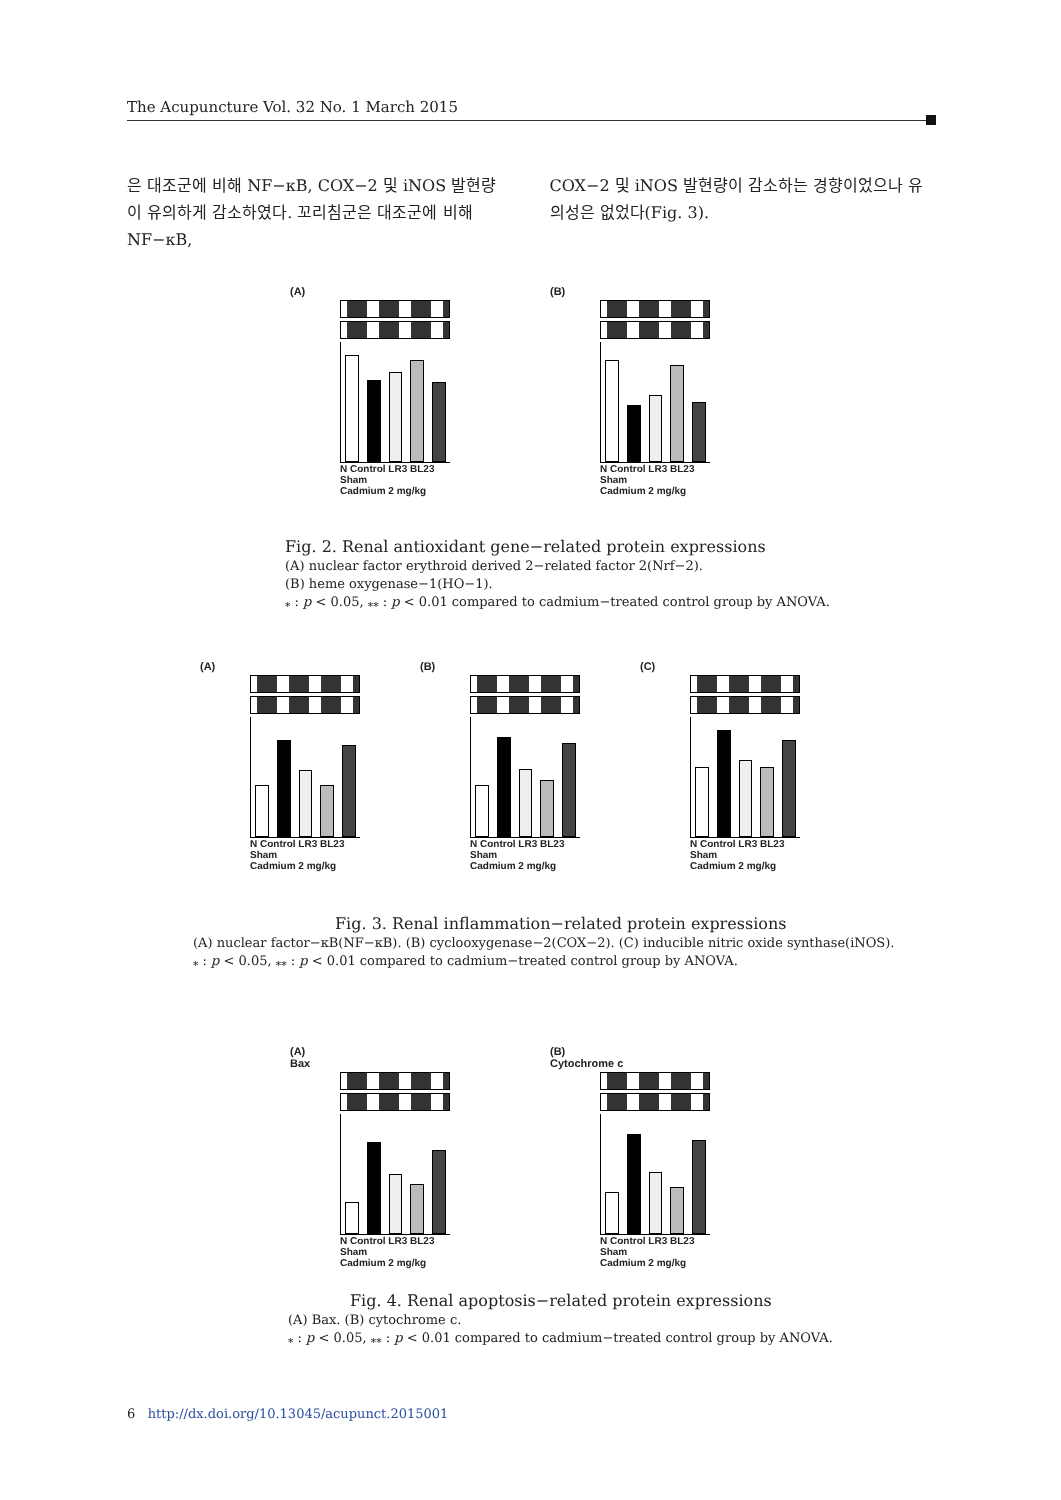The Acupuncture Vol. 32 No. 1 March 2015
은 대조군에 비해 NF−κB, COX−2 및 iNOS 발현량이 유의하게 감소하였다. 꼬리침군은 대조군에 비해 NF−κB,
COX−2 및 iNOS 발현량이 감소하는 경향이었으나 유의성은 없었다(Fig. 3).
(A)
N Control LR3 BL23 Sham
Cadmium 2 mg/kg
(B)
N Control LR3 BL23 Sham
Cadmium 2 mg/kg
Fig. 2. Renal antioxidant gene−related protein expressions
(A) nuclear factor erythroid derived 2−related factor 2(Nrf−2).
(B) heme oxygenase−1(HO−1).
<sub>*</sub> : p < 0.05, <sub>**</sub> : p < 0.01 compared to cadmium−treated control group by ANOVA.
(A)
N Control LR3 BL23 Sham
Cadmium 2 mg/kg
(B)
N Control LR3 BL23 Sham
Cadmium 2 mg/kg
(C)
N Control LR3 BL23 Sham
Cadmium 2 mg/kg
Fig. 3. Renal inflammation−related protein expressions
(A) nuclear factor−κB(NF−κB). (B) cyclooxygenase−2(COX−2). (C) inducible nitric oxide synthase(iNOS).
<sub>*</sub> : p < 0.05, <sub>**</sub> : p < 0.01 compared to cadmium−treated control group by ANOVA.
(A)
Bax
N Control LR3 BL23 Sham
Cadmium 2 mg/kg
(B)
Cytochrome c
N Control LR3 BL23 Sham
Cadmium 2 mg/kg
Fig. 4. Renal apoptosis−related protein expressions
(A) Bax. (B) cytochrome c.
<sub>*</sub> : p < 0.05, <sub>**</sub> : p < 0.01 compared to cadmium−treated control group by ANOVA.
6 http://dx.doi.org/10.13045/acupunct.2015001